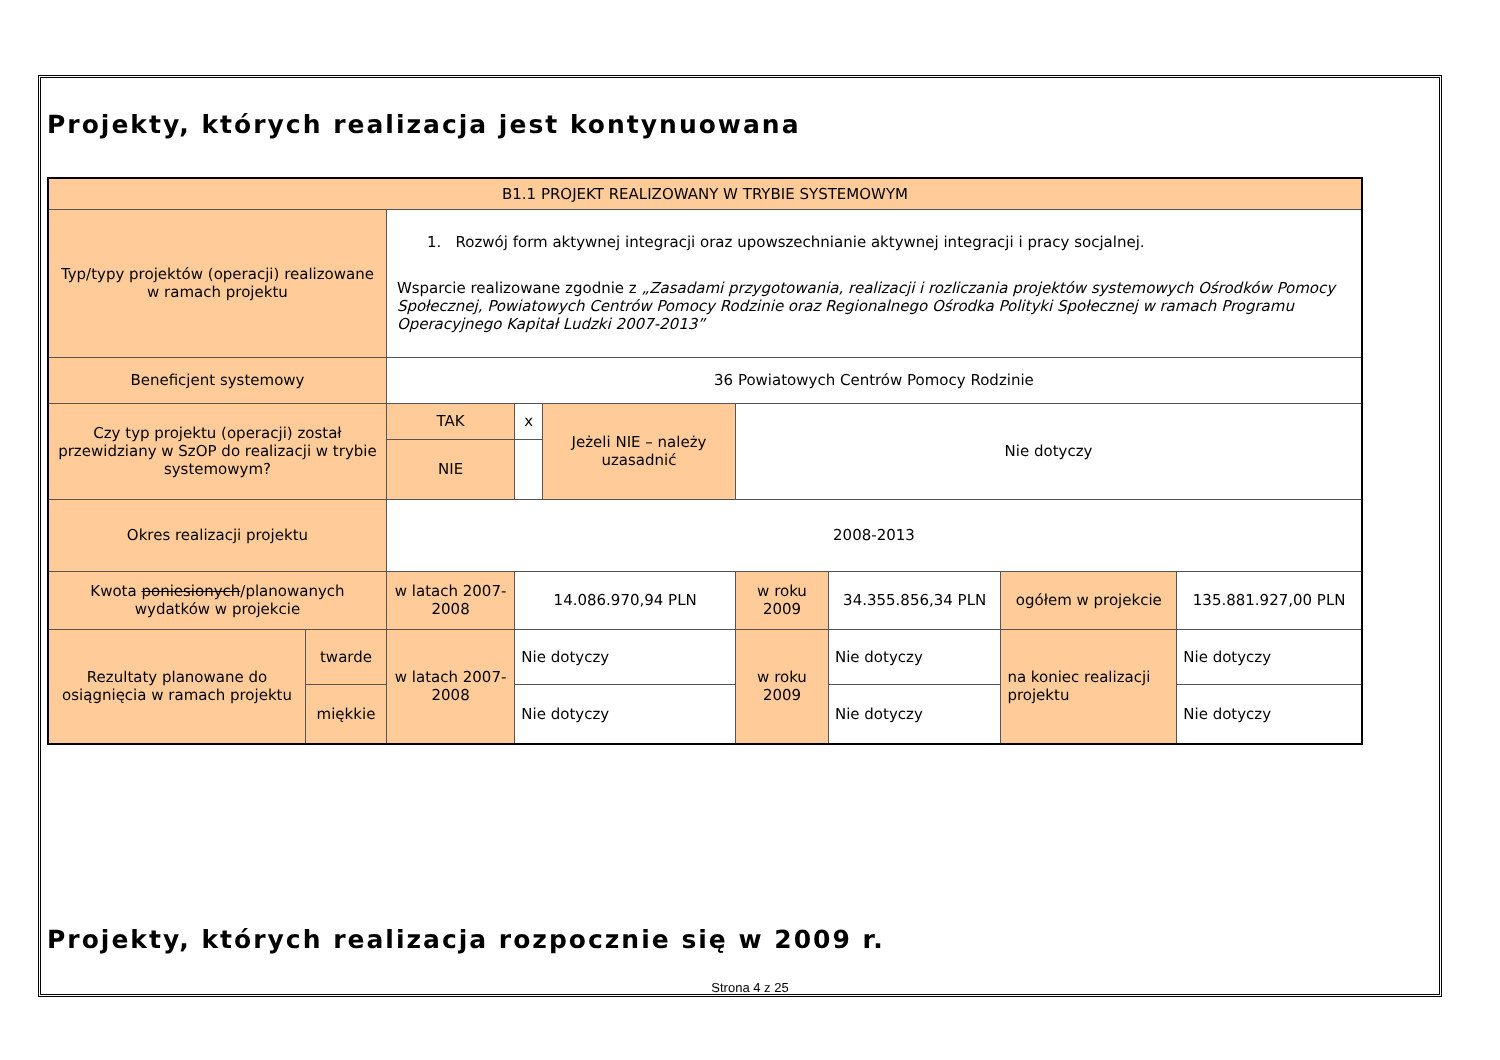Projekty, których realizacja jest kontynuowana
| B1.1 PROJEKT REALIZOWANY W TRYBIE SYSTEMOWYM | | | | | | | | |
| Typ/typy projektów (operacji) realizowane w ramach projektu | | 1. Rozwój form aktywnej integracji oraz upowszechnianie aktywnej integracji i pracy socjalnej. Wsparcie realizowane zgodnie z „Zasadami przygotowania, realizacji i rozliczania projektów systemowych Ośrodków Pomocy Społecznej, Powiatowych Centrów Pomocy Rodzinie oraz Regionalnego Ośrodka Polityki Społecznej w ramach Programu Operacyjnego Kapitał Ludzki 2007-2013” | | | | | | |
| Beneficjent systemowy | | 36 Powiatowych Centrów Pomocy Rodzinie | | | | | | |
| Czy typ projektu (operacji) został przewidziany w SzOP do realizacji w trybie systemowym? | | TAK | x | Jeżeli NIE – należy uzasadnić | Nie dotyczy | | | |
| | | NIE | | | | | | |
| Okres realizacji projektu | | 2008-2013 | | | | | | |
| Kwota poniesionych /planowanych wydatków w projekcie | | w latach 2007-2008 | 14.086.970,94 PLN | | w roku 2009 | 34.355.856,34 PLN | ogółem w projekcie | 135.881.927,00 PLN |
| Rezultaty planowane do osiągnięcia w ramach projektu | twarde | w latach 2007-2008 | Nie dotyczy | | w roku 2009 | Nie dotyczy | na koniec realizacji projektu | Nie dotyczy |
| | miękkie | | Nie dotyczy | | | Nie dotyczy | | Nie dotyczy |
Projekty, których realizacja rozpocznie się w 2009 r.
Strona 4 z 25